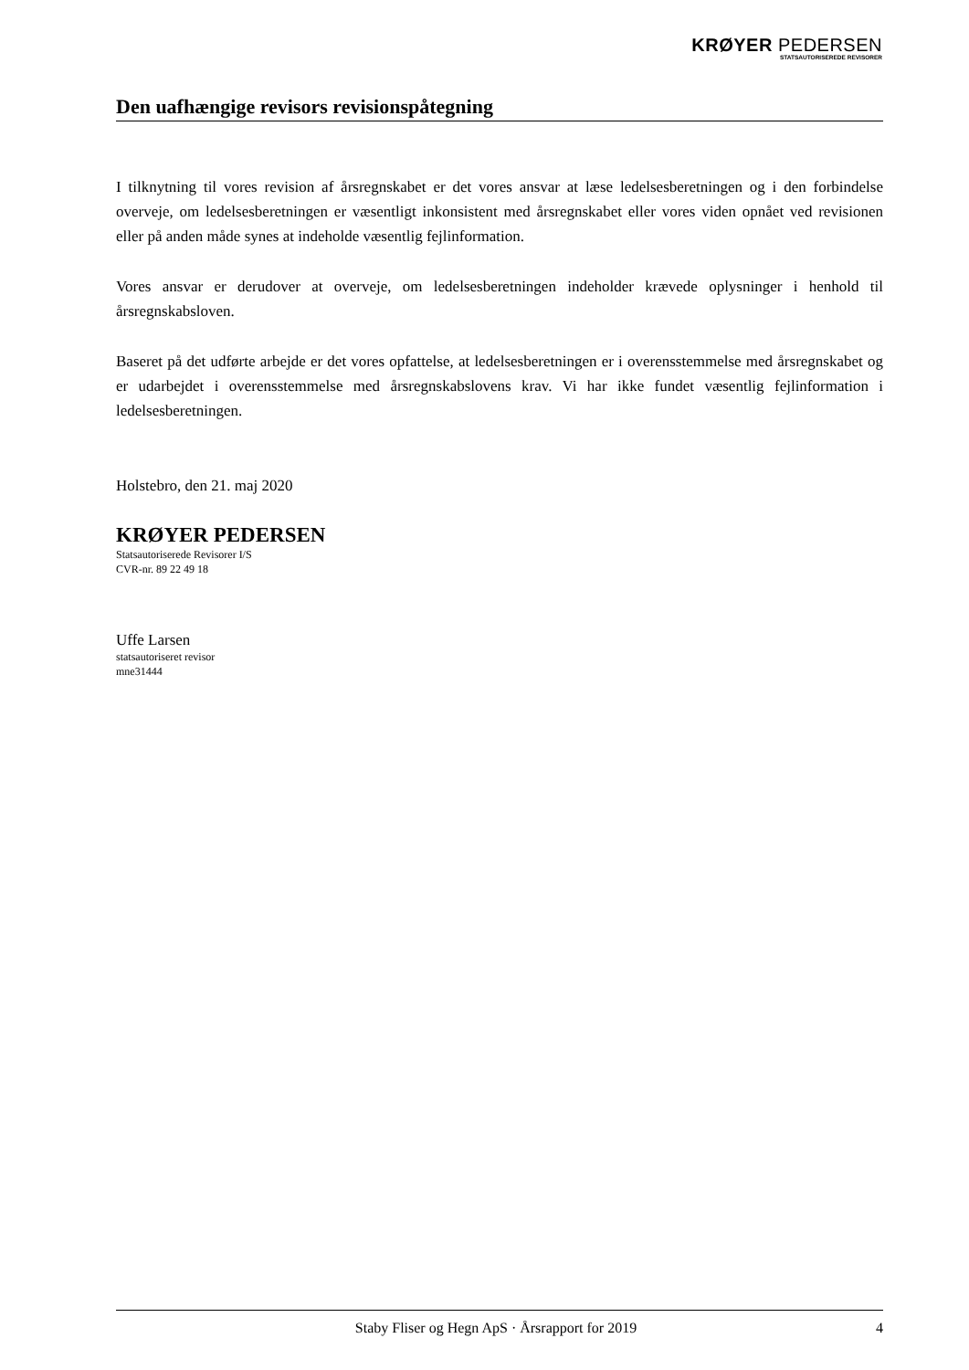KRØYER PEDERSEN
STATSAUTORISEREDE REVISORER
Den uafhængige revisors revisionspåtegning
I tilknytning til vores revision af årsregnskabet er det vores ansvar at læse ledelsesberetningen og i den forbindelse overveje, om ledelsesberetningen er væsentligt inkonsistent med årsregnskabet eller vores viden opnået ved revisionen eller på anden måde synes at indeholde væsentlig fejlinformation.
Vores ansvar er derudover at overveje, om ledelsesberetningen indeholder krævede oplysninger i henhold til årsregnskabsloven.
Baseret på det udførte arbejde er det vores opfattelse, at ledelsesberetningen er i overensstemmelse med årsregnskabet og er udarbejdet i overensstemmelse med årsregnskabslovens krav. Vi har ikke fundet væsentlig fejlinformation i ledelsesberetningen.
Holstebro, den 21. maj 2020
KRØYER PEDERSEN
Statsautoriserede Revisorer I/S
CVR-nr. 89 22 49 18
Uffe Larsen
statsautoriseret revisor
mne31444
Staby Fliser og Hegn ApS · Årsrapport for 2019 4